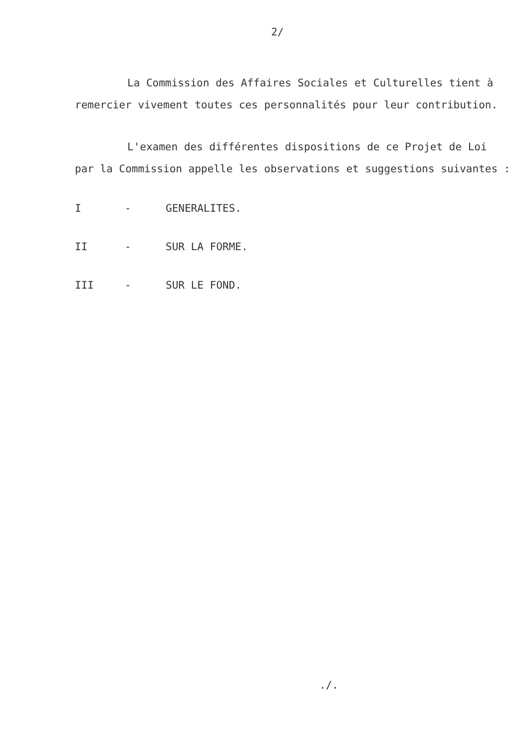2/
La Commission des Affaires Sociales et Culturelles tient à remercier vivement toutes ces personnalités pour leur contribution.
L'examen des différentes dispositions de ce Projet de Loi par la Commission appelle les observations et suggestions suivantes :
I - GENERALITES.
II - SUR LA FORME.
III - SUR LE FOND.
./.